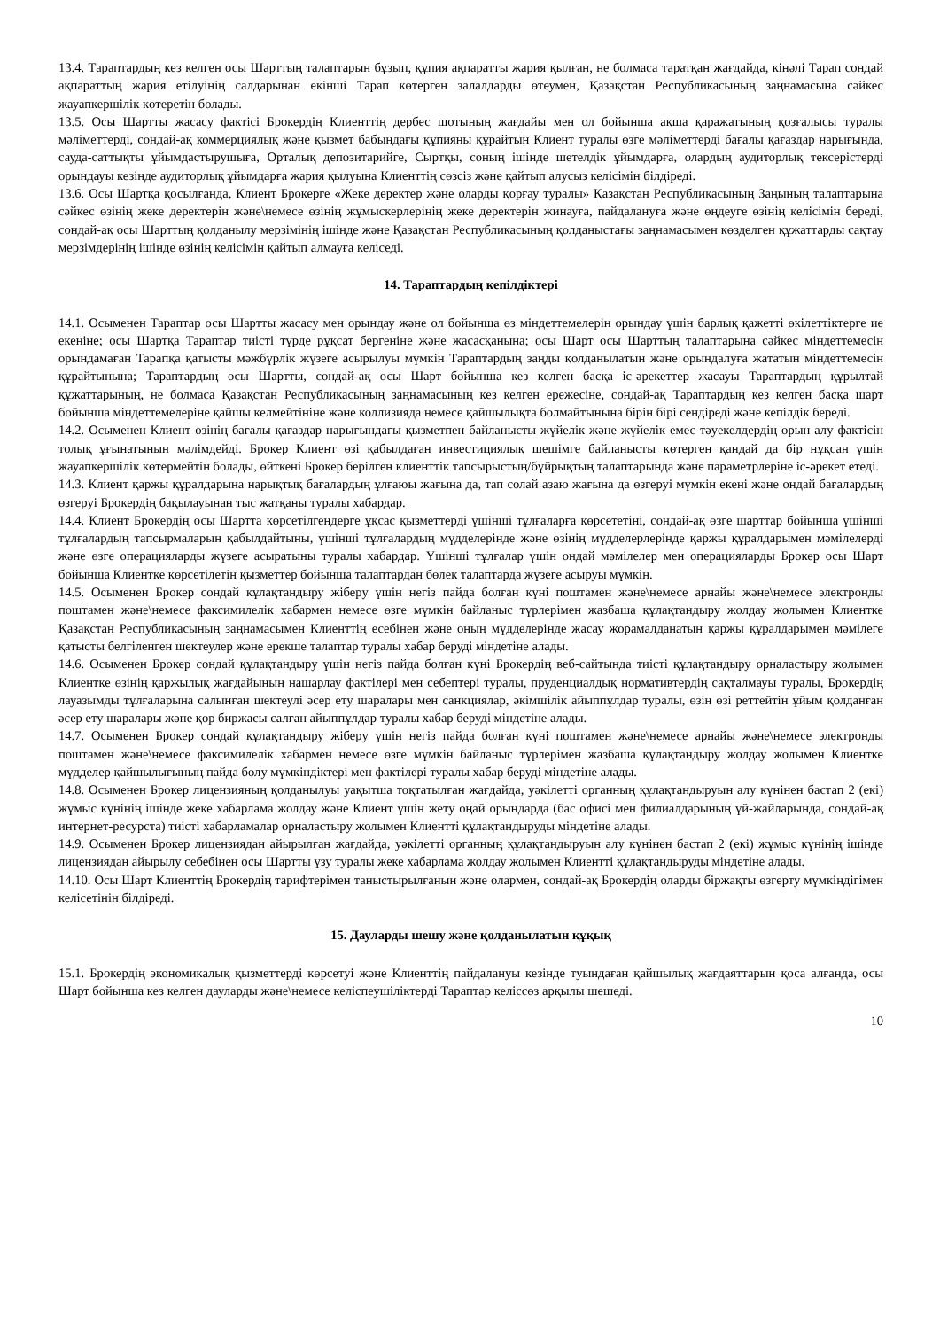13.4. Тараптардың кез келген осы Шарттың талаптарын бұзып, құпия ақпаратты жария қылған, не болмаса таратқан жағдайда, кінәлі Тарап сондай ақпараттың жария етілуінің салдарынан екінші Тарап көтерген залалдарды өтеумен, Қазақстан Республикасының заңнамасына сәйкес жауапкершілік көтеретін болады.
13.5. Осы Шартты жасасу фактісі Брокердің Клиенттің дербес шотының жағдайы мен ол бойынша ақша қаражатының қозғалысы туралы мәліметтерді, сондай-ақ коммерциялық және қызмет бабындағы құпияны құрайтын Клиент туралы өзге мәліметтерді бағалы қағаздар нарығында, сауда-саттықты ұйымдастырушыға, Орталық депозитарийге, Сыртқы, соның ішінде шетелдік ұйымдарға, олардың аудиторлық тексерістерді орындауы кезінде аудиторлық ұйымдарға жария қылуына Клиенттің сөзсіз және қайтып алусыз келісімін білдіреді.
13.6. Осы Шартқа қосылғанда, Клиент Брокерге «Жеке деректер және оларды қорғау туралы» Қазақстан Республикасының Заңының талаптарына сәйкес өзінің жеке деректерін және\немесе өзінің жұмыскерлерінің жеке деректерін жинауға, пайдалануға және өңдеуге өзінің келісімін береді, сондай-ақ осы Шарттың қолданылу мерзімінің ішінде және Қазақстан Республикасының қолданыстағы заңнамасымен көзделген құжаттарды сақтау мерзімдерінің ішінде өзінің келісімін қайтып алмауға келіседі.
14. Тараптардың кепілдіктері
14.1. Осыменен Тараптар осы Шартты жасасу мен орындау және ол бойынша өз міндеттемелерін орындау үшін барлық қажетті өкілеттіктерге ие екеніне; осы Шартқа Тараптар тиісті түрде рұқсат бергеніне және жасасқанына; осы Шарт осы Шарттың талаптарына сәйкес міндеттемесін орындамаған Тарапқа қатысты мәжбүрлік жүзеге асырылуы мүмкін Тараптардың заңды қолданылатын және орындалуға жататын міндеттемесін құрайтынына; Тараптардың осы Шартты, сондай-ақ осы Шарт бойынша кез келген басқа іс-әрекеттер жасауы Тараптардың құрылтай құжаттарының, не болмаса Қазақстан Республикасының заңнамасының кез келген ережесіне, сондай-ақ Тараптардың кез келген басқа шарт бойынша міндеттемелеріне қайшы келмейтініне және коллизияда немесе қайшылықта болмайтынына бірін бірі сендіреді және кепілдік береді.
14.2. Осыменен Клиент өзінің бағалы қағаздар нарығындағы қызметпен байланысты жүйелік және жүйелік емес тәуекелдердің орын алу фактісін толық ұғынатынын мәлімдейді. Брокер Клиент өзі қабылдаған инвестициялық шешімге байланысты көтерген қандай да бір нұқсан үшін жауапкершілік көтермейтін болады, өйткені Брокер берілген клиенттік тапсырыстың/бұйрықтың талаптарында және параметрлеріне іс-әрекет етеді.
14.3. Клиент қаржы құралдарына нарықтық бағалардың ұлғаюы жағына да, тап солай азаю жағына да өзгеруі мүмкін екені және ондай бағалардың өзгеруі Брокердің бақылауынан тыс жатқаны туралы хабардар.
14.4. Клиент Брокердің осы Шартта көрсетілгендерге ұқсас қызметтерді үшінші тұлғаларға көрсететіні, сондай-ақ өзге шарттар бойынша үшінші тұлғалардың тапсырмаларын қабылдайтыны, үшінші тұлғалардың мүдделерінде және өзінің мүдделерлерінде қаржы құралдарымен мәмілелерді және өзге операцияларды жүзеге асыратыны туралы хабардар. Үшінші тұлғалар үшін ондай мәмілелер мен операцияларды Брокер осы Шарт бойынша Клиентке көрсетілетін қызметтер бойынша талаптардан бөлек талаптарда жүзеге асыруы мүмкін.
14.5. Осыменен Брокер сондай құлақтандыру жіберу үшін негіз пайда болған күні поштамен және\немесе арнайы және\немесе электронды поштамен және\немесе факсимилелік хабармен немесе өзге мүмкін байланыс түрлерімен жазбаша құлақтандыру жолдау жолымен Клиентке Қазақстан Республикасының заңнамасымен Клиенттің есебінен және оның мүдделерінде жасау жорамалданатын қаржы құралдарымен мәмілеге қатысты белгіленген шектеулер және ерекше талаптар туралы хабар беруді міндетіне алады.
14.6. Осыменен Брокер сондай құлақтандыру үшін негіз пайда болған күні Брокердің веб-сайтында тиісті құлақтандыру орналастыру жолымен Клиентке өзінің қаржылық жағдайының нашарлау фактілері мен себептері туралы, пруденциалдық нормативтердің сақталмауы туралы, Брокердің лауазымды тұлғаларына салынған шектеулі әсер ету шаралары мен санкциялар, әкімшілік айыппұлдар туралы, өзін өзі реттейтін ұйым қолданған әсер ету шаралары және қор биржасы салған айыппұлдар туралы хабар беруді міндетіне алады.
14.7. Осыменен Брокер сондай құлақтандыру жіберу үшін негіз пайда болған күні поштамен және\немесе арнайы және\немесе электронды поштамен және\немесе факсимилелік хабармен немесе өзге мүмкін байланыс түрлерімен жазбаша құлақтандыру жолдау жолымен Клиентке мүдделер қайшылығының пайда болу мүмкіндіктері мен фактілері туралы хабар беруді міндетіне алады.
14.8. Осыменен Брокер лицензияның қолданылуы уақытша тоқтатылған жағдайда, уәкілетті органның құлақтандыруын алу күнінен бастап 2 (екі) жұмыс күнінің ішінде жеке хабарлама жолдау және Клиент үшін жету оңай орындарда (бас офисі мен филиалдарының үй-жайларында, сондай-ақ интернет-ресурста) тиісті хабарламалар орналастыру жолымен Клиентті құлақтандыруды міндетіне алады.
14.9. Осыменен Брокер лицензиядан айырылған жағдайда, уәкілетті органның құлақтандыруын алу күнінен бастап 2 (екі) жұмыс күнінің ішінде лицензиядан айырылу себебінен осы Шартты үзу туралы жеке хабарлама жолдау жолымен Клиентті құлақтандыруды міндетіне алады.
14.10. Осы Шарт Клиенттің Брокердің тарифтерімен таныстырылғанын және олармен, сондай-ақ Брокердің оларды біржақты өзгерту мүмкіндігімен келісетінін білдіреді.
15. Дауларды шешу және қолданылатын құқық
15.1. Брокердің экономикалық қызметтерді көрсетуі және Клиенттің пайдалануы кезінде туындаған қайшылық жағдаяттарын қоса алғанда, осы Шарт бойынша кез келген дауларды және\немесе келіспеушіліктерді Тараптар келіссөз арқылы шешеді.
10